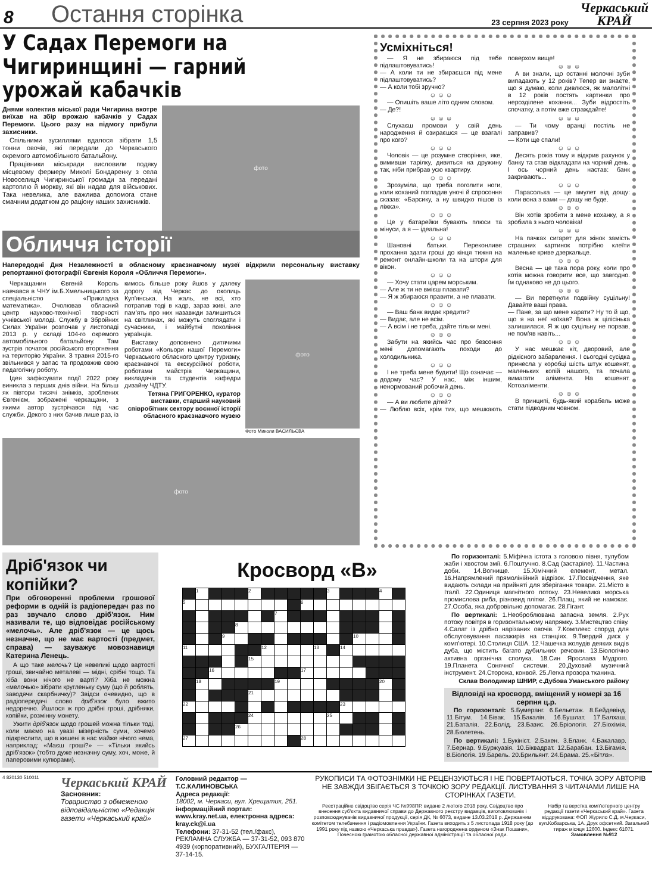8
Остання сторінка
23 серпня 2023 року
Черкаський
КРАЙ
У Садах Перемоги на Чигиринщині — гарний урожай кабачків
Днями колектив міської ради Чигирина вкотре виїхав на збір врожаю кабачків у Садах Перемоги. Цього разу на підмогу прибули захисники.
Спільними зусиллями вдалося зібрати 1,5 тонни овочів, які передали до Черкаського окремого автомобільного батальйону.
Працівники міськради висловили подяку місцевому фермеру Миколі Бондаренку з села Новоселиця Чигиринської громади за передані картоплю й моркву, які він надав для військових. Така невелика, але важлива допомога стане смачним додатком до раціону наших захисників.
фото
Обличчя історії
Напередодні Дня Незалежності в обласному краєзнавчому музеї відкрили персональну виставку репортажної фотографії Євгенія Короля «Обличчя Перемоги».
Черкащанин Євгеній Король навчався в ЧНУ ім.Б.Хмельницького за спеціальністю «Прикладна математика». Очолював обласний центр науково-технічної творчості учнівської молоді. Службу в Збройних Силах України розпочав у листопаді 2013 р. у складі 104-го окремого автомобільного батальйону. Там зустрів початок російського вторгнення на територію України. З травня 2015-го звільнився у запас та продовжив свою педагогічну роботу.
Ідея зафіксувати події 2022 року виникла з перших днів війни. На більш як півтори тисячі знімків, зроблених Євгенієм, зображені черкащани, з якими автор зустрічався під час служби. Декого з них бачив лише раз, із кимось більше року йшов у далеку дорогу від Черкас до околиць Куп'янська. На жаль, не всі, хто потрапив тоді в кадр, зараз живі, але пам'ять про них назавжди залишиться на світлинах, які можуть споглядати і сучасники, і майбутні покоління українців.
Виставку доповнено дитячими роботами «Кольори нашої Перемоги» Черкаського обласного центру туризму, краєзнавчої та екскурсійної роботи, роботами майстрів Черкащини, викладачів та студентів кафедри дизайну ЧДТУ.
Тетяна ГРИГОРЕНКО, куратор виставки, старший науковий співробітник сектору воєнної історії обласного краєзнавчого музею
фото
Фото Миколи ВАСИЛЬЄВА
фото
Усміхніться!
— Я не збираюся під тебе підлаштовуватись!
— А коли ти не збираєшся під мене підлаштовуватись?
— А коли тобі зручно?
☺ ☺ ☺
— Опишіть ваше літо одним словом.
— Де?!
☺ ☺ ☺
Слухаєш промови у свій день народження й озираєшся — це взагалі про кого?
☺ ☺ ☺
Чоловік — це розумне створіння, яке, вимивши тарілку, дивиться на дружину так, ніби прибрав усю квартиру.
☺ ☺ ☺
Зрозуміла, що треба поголити ноги, коли коханий погладив уночі й спросоння сказав: «Барсику, а ну швидко пішов із ліжка».
☺ ☺ ☺
Це у батарейки бувають плюси та мінуси, а я — ідеальна!
☺ ☺ ☺
Шановні батьки. Переконливе прохання здати гроші до кінця тижня на ремонт онлайн-школи та на штори для вікон.
☺ ☺ ☺
— Хочу стати царем морським.
— Але ж ти не вмієш плавати?
— Я ж збираюся правити, а не плавати.
☺ ☺ ☺
— Ваш банк видає кредити?
— Видає, але не всім.
— А всім і не треба, дайте тільки мені.
☺ ☺ ☺
Забути на якийсь час про безсоння мені допомагають походи до холодильника.
☺ ☺ ☺
І не треба мене будити! Що означає — додому час? У нас, між іншим, ненормований робочий день.
☺ ☺ ☺
— А ви любите дітей?
— Люблю всіх, крім тих, що мешкають поверхом вище!
☺ ☺ ☺
А ви знали, що останні молочні зуби випадають у 12 років? Тепер ви знаєте, що я думаю, коли дивлюся, як малолітні в 12 років постять картинки про нерозділене кохання... Зуби відростіть спочатку, а потім вже страждайте!
☺ ☺ ☺
— Ти чому вранці постіль не заправив?
— Коти ще спали!
☺ ☺ ☺
Десять років тому я відкрив рахунок у банку та став відкладати на чорний день. І ось чорний день настав: банк закривають...
☺ ☺ ☺
Парасолька — це амулет від дощу: коли вона з вами — дощу не буде.
☺ ☺ ☺
Він хотів зробити з мене коханку, а я зробила з нього чоловіка!
☺ ☺ ☺
На пачках сигарет для жінок замість страшних картинок потрібно клеїти маленьке криве дзеркальце.
☺ ☺ ☺
Весна — це така пора року, коли про котів можна говорити все, що завгодно. Їм однаково не до цього.
☺ ☺ ☺
— Ви перетнули подвійну суцільну! Давайте ваші права.
— Пане, за що мене карати? Ну то й що, що я на неї наїхав? Вона ж цілісінька залишилася. Я ж цю суцільну не порвав, не пом'яв навіть...
☺ ☺ ☺
У нас мешкає кіт, дворовий, але рідкісного забарвлення. І сьогодні сусідка принесла у коробці шість штук кошенят, маленьких копій нашого, та почала вимагати аліменти. На кошенят. Котоаліменти.
☺ ☺ ☺
В принципі, будь-який корабель може стати підводним човном.
Дріб'язок чи копійки?
При обговоренні проблеми грошової реформи в одній із радіопередач раз по раз звучало слово дріб'язок. Ним називали те, що відповідає російському «мелочь». Але дріб'язок — це щось незначне, що не має вартості (предмет, справа) — зауважує мовознавиця Катерина Ленець.
А що таке мелочь? Це невеликі щодо вартості гроші, звичайно металеві — мідні, срібні тощо. Та хіба вони нічого не варті? Хіба не можна «мелочью» зібрати кругленьку суму (що й роблять, заводячи скарбничку)? Звідси очевидно, що в радіопередачі слово дріб'язок було вжито недоречно. Йшлося ж про дрібні гроші, дрібняки, копійки, розмінну монету.
Ужити дріб'язок щодо грошей можна тільки тоді, коли маємо на увазі мізерність суми, хочемо підкреслити, що в кишені в нас майже нічого нема, наприклад: «Маєш гроші?» — «Тільки якийсь дріб'язок» (тобто дуже незначну суму, хоч, може, й паперовими купюрами).
Кросворд «В»
| | 1 | | | | 2 | | | | | | 3 | | | | 4 | |
| 5 | | | | | | | | | 6 | | | | | | | |
| | | | | | | | 7 | | | | | | | | | |
| | | | | 8 | | | | | | | | | | | | |
| | | | 9 | | | | | | | | | | 10 | | | |
| 11 | | | | | | 12 | | | | 13 | | 14 | | | | |
| | | | | | 15 | | | | | | | | | | | |
| | | 16 | | | | | | | 17 | | | | | | | |
| | 18 | | | | | | 19 | | | | | | | | 20 | |
| | | | | | 21 | | | | | | | | | | | |
| 22 | | | | | | | | | | | | 23 | | | | |
| | | | | | 24 | | | | | | 25 | | | | | |
| | | | | 26 | | | | | | | | | | | | |
| 27 | | | | | | | | | 28 | | | | | | | |
По горизонталі: 5.Міфічна істота з головою півня, тулубом жаби і хвостом змії. 6.Поштучно. 8.Сад (застаріле). 11.Частина доби. 14.Вогнище. 15.Хімічний елемент, метал. 16.Напрямлений прямолінійний відрізок. 17.Посвідчення, яке видають склади на прийняті для зберігання товари. 21.Місто в Італії. 22.Одиниця магнітного потоку. 23.Невелика морська промислова риба, різновид плітки. 26.Плащ, який не намокає. 27.Особа, яка добровільно допомагає. 28.Гігант.
По вертикалі: 1.Необроблювана запасна земля. 2.Рух потоку повітря в горизонтальному напрямку. 3.Мистецтво співу. 4.Салат із дрібно нарізаних овочів. 7.Комплекс споруд для обслуговування пасажирів на станціях. 9.Твердий диск у комп'ютері. 10.Столиця США. 12.Чашечка жолудів деяких видів дуба, що містить багато дубильних речовин. 13.Біологічно активна органічна сполука. 18.Син Ярослава Мудрого. 19.Планета Сонячної системи. 20.Духовий музичний інструмент. 24.Сторожа, конвой. 25.Легка прозора тканина.
Склав Володимир ШНИР, с.Дубова Уманського району
Відповіді на кросворд, вміщений у номері за 16 серпня ц.р.
По горизонталі: 5.Бумеранг. 6.Бельетаж. 8.Бейдевінд. 11.Бітум. 14.Бівак. 15.Бакалія. 16.Бушлат. 17.Балхаш. 21.Баталія. 22.Болід. 23.Базис. 26.Бріологія. 27.Біохімія. 28.Бюлетень.
По вертикалі: 1.Букініст. 2.Бакен. 3.Бланк. 4.Бакалавр. 7.Бернар. 9.Буржуазія. 10.Біквадрат. 12.Барабан. 13.Бігамія. 8.Біологія. 19.Барель. 20.Брильянт. 24.Брама. 25.«Бітлз».
4 820130 510011
Черкаський КРАЙ
Засновник:
Товариство з обмеженою відповідальністю «Редакція газети «Черкаський край»
Головний редактор — Т.С.КАЛИНОВСЬКА
Адреса редакції:
18002, м. Черкаси, вул. Хрещатик, 251.
інформаційний портал: www.kray.net.ua, електронна адреса: kray.ck@i.ua
Телефони: 37-31-52 (тел./факс), РЕКЛАМНА СЛУЖБА — 37-31-52, 093 870 4939 (корпоративний), БУХГАЛТЕРІЯ — 37-14-15.
РУКОПИСИ ТА ФОТОЗНІМКИ НЕ РЕЦЕНЗУЮТЬСЯ І НЕ ПОВЕРТАЮТЬСЯ. ТОЧКА ЗОРУ АВТОРІВ НЕ ЗАВЖДИ ЗБІГАЄТЬСЯ З ТОЧКОЮ ЗОРУ РЕДАКЦІЇ. ЛИСТУВАННЯ З ЧИТАЧАМИ ЛИШЕ НА СТОРІНКАХ ГАЗЕТИ.
Реєстраційне свідоцтво серія ЧС №998ПР, видане 2 лютого 2018 року. Свідоцтво про внесення суб'єкта видавничої справи до Державного реєстру видавців, виготовлювачів і розповсюджувачів видавничої продукції, серія ДК, № 6073, видане 13.03.2018 р. Державним комітетом телебачення і радіомовлення України. Газета виходить з 5 листопада 1918 року (до 1991 року під назвою «Черкаська правда»). Газета нагороджена орденом «Знак Пошани», Почесною грамотою обласної державної адміністрації та обласної ради.
Набір та верстка комп'ютерного центру редакції газети «Черкаський край». Газета віддрукована: ФОП Журило С.Д. м.Черкаси, вул.Кобзарська, 1А. Друк офсетний. Загальний тираж місяця 12600. Індекс 61071. Замовлення №912